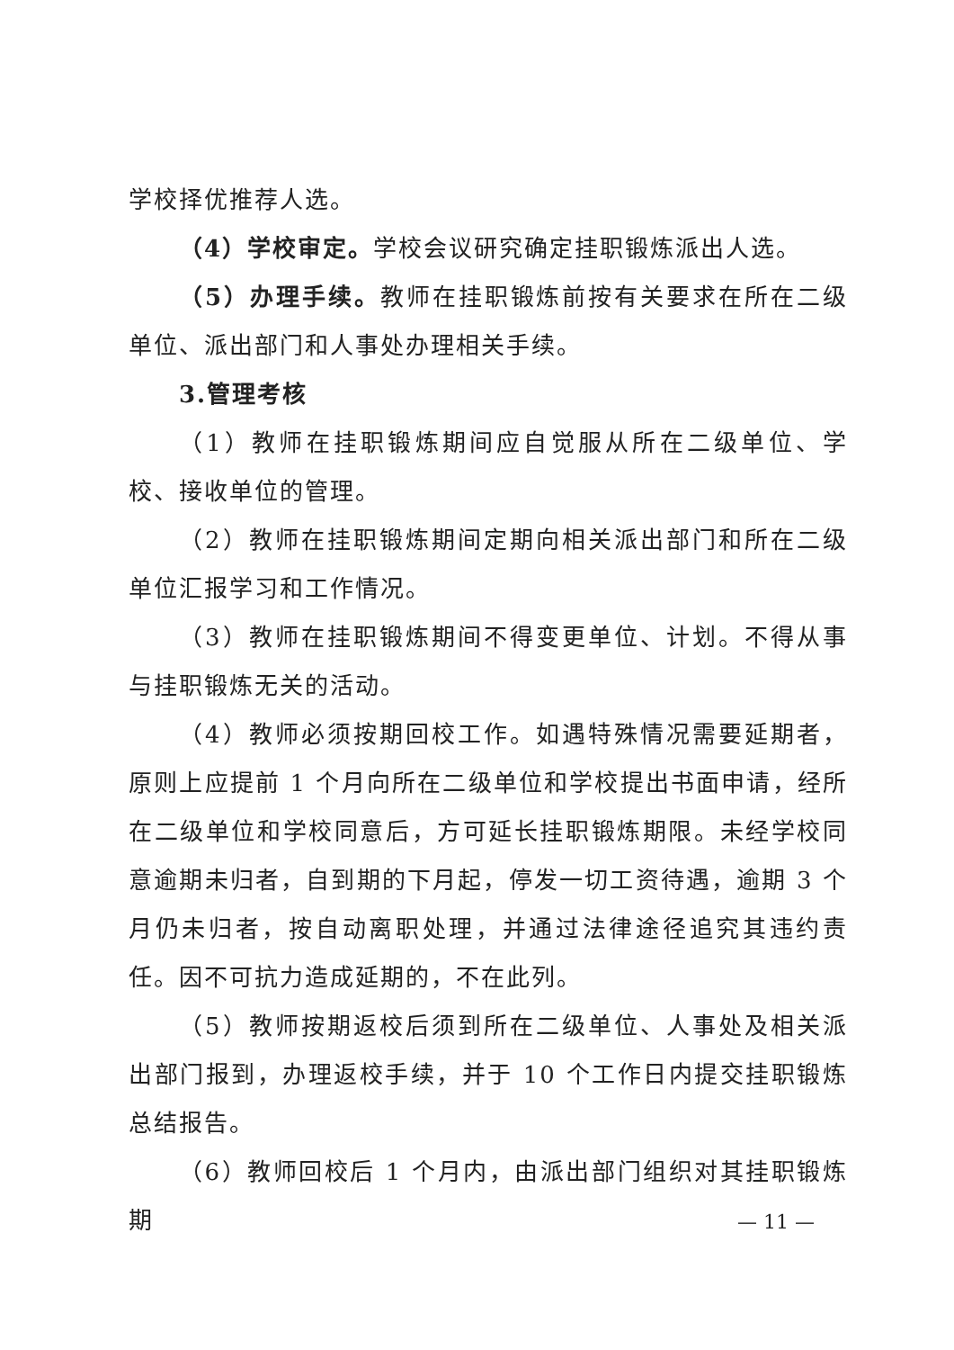学校择优推荐人选。
（4）学校审定。学校会议研究确定挂职锻炼派出人选。
（5）办理手续。教师在挂职锻炼前按有关要求在所在二级单位、派出部门和人事处办理相关手续。
3.管理考核
（1）教师在挂职锻炼期间应自觉服从所在二级单位、学校、接收单位的管理。
（2）教师在挂职锻炼期间定期向相关派出部门和所在二级单位汇报学习和工作情况。
（3）教师在挂职锻炼期间不得变更单位、计划。不得从事与挂职锻炼无关的活动。
（4）教师必须按期回校工作。如遇特殊情况需要延期者，原则上应提前 1 个月向所在二级单位和学校提出书面申请，经所在二级单位和学校同意后，方可延长挂职锻炼期限。未经学校同意逾期未归者，自到期的下月起，停发一切工资待遇，逾期 3 个月仍未归者，按自动离职处理，并通过法律途径追究其违约责任。因不可抗力造成延期的，不在此列。
（5）教师按期返校后须到所在二级单位、人事处及相关派出部门报到，办理返校手续，并于 10 个工作日内提交挂职锻炼总结报告。
（6）教师回校后 1 个月内，由派出部门组织对其挂职锻炼期
— 11 —